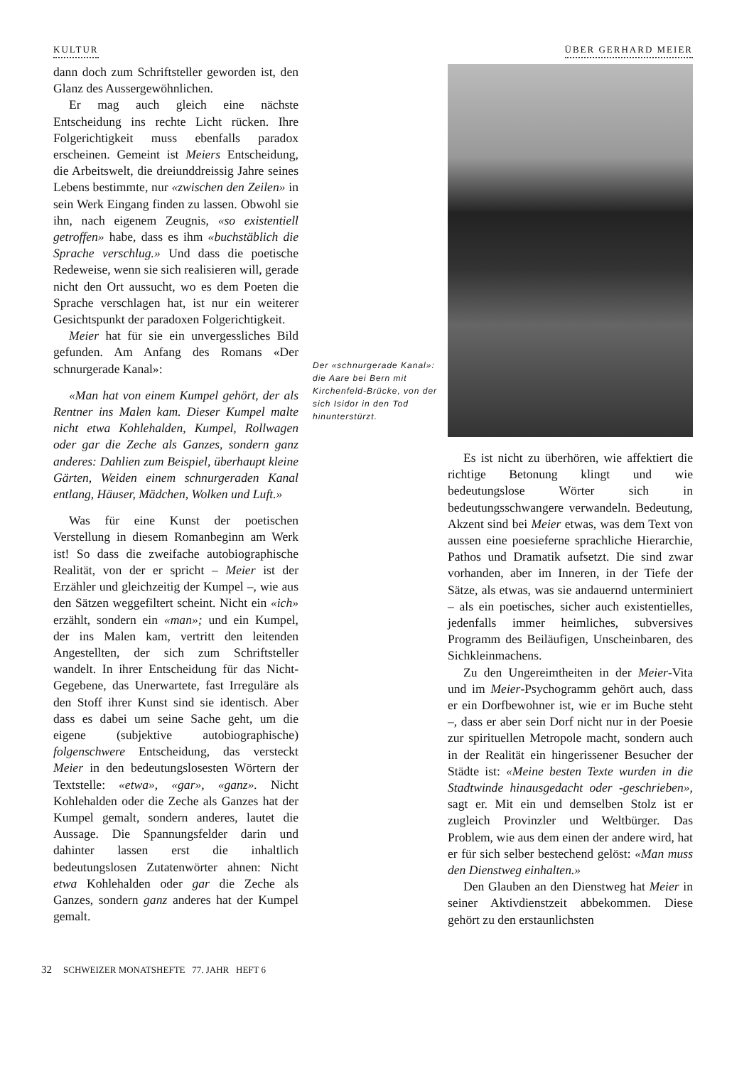KULTUR ÜBER GERHARD MEIER
dann doch zum Schriftsteller geworden ist, den Glanz des Aussergewöhnlichen.
Er mag auch gleich eine nächste Entscheidung ins rechte Licht rücken. Ihre Folgerichtigkeit muss ebenfalls paradox erscheinen. Gemeint ist Meiers Entscheidung, die Arbeitswelt, die dreiunddreissig Jahre seines Lebens bestimmte, nur «zwischen den Zeilen» in sein Werk Eingang finden zu lassen. Obwohl sie ihn, nach eigenem Zeugnis, «so existentiell getroffen» habe, dass es ihm «buchstäblich die Sprache verschlug.» Und dass die poetische Redeweise, wenn sie sich realisieren will, gerade nicht den Ort aussucht, wo es dem Poeten die Sprache verschlagen hat, ist nur ein weiterer Gesichtspunkt der paradoxen Folgerichtigkeit.
Meier hat für sie ein unvergessliches Bild gefunden. Am Anfang des Romans «Der schnurgerade Kanal»:
«Man hat von einem Kumpel gehört, der als Rentner ins Malen kam. Dieser Kumpel malte nicht etwa Kohlehalden, Kumpel, Rollwagen oder gar die Zeche als Ganzes, sondern ganz anderes: Dahlien zum Beispiel, überhaupt kleine Gärten, Weiden einem schnurgeraden Kanal entlang, Häuser, Mädchen, Wolken und Luft.»
Was für eine Kunst der poetischen Verstellung in diesem Romanbeginn am Werk ist! So dass die zweifache autobiographische Realität, von der er spricht – Meier ist der Erzähler und gleichzeitig der Kumpel –, wie aus den Sätzen weggefiltert scheint. Nicht ein «ich» erzählt, sondern ein «man»; und ein Kumpel, der ins Malen kam, vertritt den leitenden Angestellten, der sich zum Schriftsteller wandelt. In ihrer Entscheidung für das Nicht-Gegebene, das Unerwartete, fast Irreguläre als den Stoff ihrer Kunst sind sie identisch. Aber dass es dabei um seine Sache geht, um die eigene (subjektive autobiographische) folgenschwere Entscheidung, das versteckt Meier in den bedeutungslosesten Wörtern der Textstelle: «etwa», «gar», «ganz». Nicht Kohlehalden oder die Zeche als Ganzes hat der Kumpel gemalt, sondern anderes, lautet die Aussage. Die Spannungsfelder darin und dahinter lassen erst die inhaltlich bedeutungslosen Zutatenwörter ahnen: Nicht etwa Kohlehalden oder gar die Zeche als Ganzes, sondern ganz anderes hat der Kumpel gemalt.
Der «schnurgerade Kanal»: die Aare bei Bern mit Kirchenfeld-Brücke, von der sich Isidor in den Tod hinunterstürzt.
Es ist nicht zu überhören, wie affektiert die richtige Betonung klingt und wie bedeutungslose Wörter sich in bedeutungsschwangere verwandeln. Bedeutung, Akzent sind bei Meier etwas, was dem Text von aussen eine poesieferne sprachliche Hierarchie, Pathos und Dramatik aufsetzt. Die sind zwar vorhanden, aber im Inneren, in der Tiefe der Sätze, als etwas, was sie andauernd unterminiert – als ein poetisches, sicher auch existentielles, jedenfalls immer heimliches, subversives Programm des Beiläufigen, Unscheinbaren, des Sichkleinmachens.
Zu den Ungereimtheiten in der Meier-Vita und im Meier-Psychogramm gehört auch, dass er ein Dorfbewohner ist, wie er im Buche steht –, dass er aber sein Dorf nicht nur in der Poesie zur spirituellen Metropole macht, sondern auch in der Realität ein hingerissener Besucher der Städte ist: «Meine besten Texte wurden in die Stadtwinde hinausgedacht oder -geschrieben», sagt er. Mit ein und demselben Stolz ist er zugleich Provinzler und Weltbürger. Das Problem, wie aus dem einen der andere wird, hat er für sich selber bestechend gelöst: «Man muss den Dienstweg einhalten.»
Den Glauben an den Dienstweg hat Meier in seiner Aktivdienstzeit abbekommen. Diese gehört zu den erstaunlichsten
32 SCHWEIZER MONATSHEFTE 77. JAHR HEFT 6